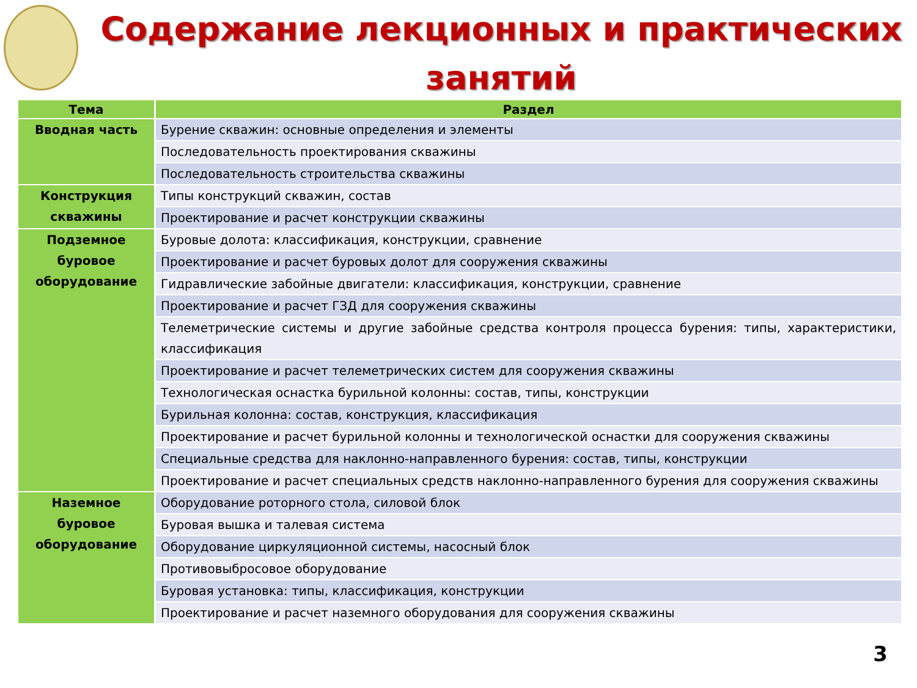Содержание лекционных и практических занятий
| Тема | Раздел |
| --- | --- |
| Вводная часть | Бурение скважин: основные определения и элементы |
| | Последовательность проектирования скважины |
| | Последовательность строительства скважины |
| Конструкция скважины | Типы конструкций скважин, состав |
| | Проектирование и расчет конструкции скважины |
| Подземное буровое оборудование | Буровые долота: классификация, конструкции, сравнение |
| | Проектирование и расчет буровых долот для сооружения скважины |
| | Гидравлические забойные двигатели: классификация, конструкции, сравнение |
| | Проектирование и расчет ГЗД для сооружения скважины |
| | Телеметрические системы и другие забойные средства контроля процесса бурения: типы, характеристики, классификация |
| | Проектирование и расчет телеметрических систем для сооружения скважины |
| | Технологическая оснастка бурильной колонны: состав, типы, конструкции |
| | Бурильная колонна: состав, конструкция, классификация |
| | Проектирование и расчет бурильной колонны и технологической оснастки для сооружения скважины |
| | Специальные средства для наклонно-направленного бурения: состав, типы, конструкции |
| | Проектирование и расчет специальных средств наклонно-направленного бурения для сооружения скважины |
| Наземное буровое оборудование | Оборудование роторного стола, силовой блок |
| | Буровая вышка и талевая система |
| | Оборудование циркуляционной системы, насосный блок |
| | Противовыбросовое оборудование |
| | Буровая установка: типы, классификация, конструкции |
| | Проектирование и расчет наземного оборудования для сооружения скважины |
3